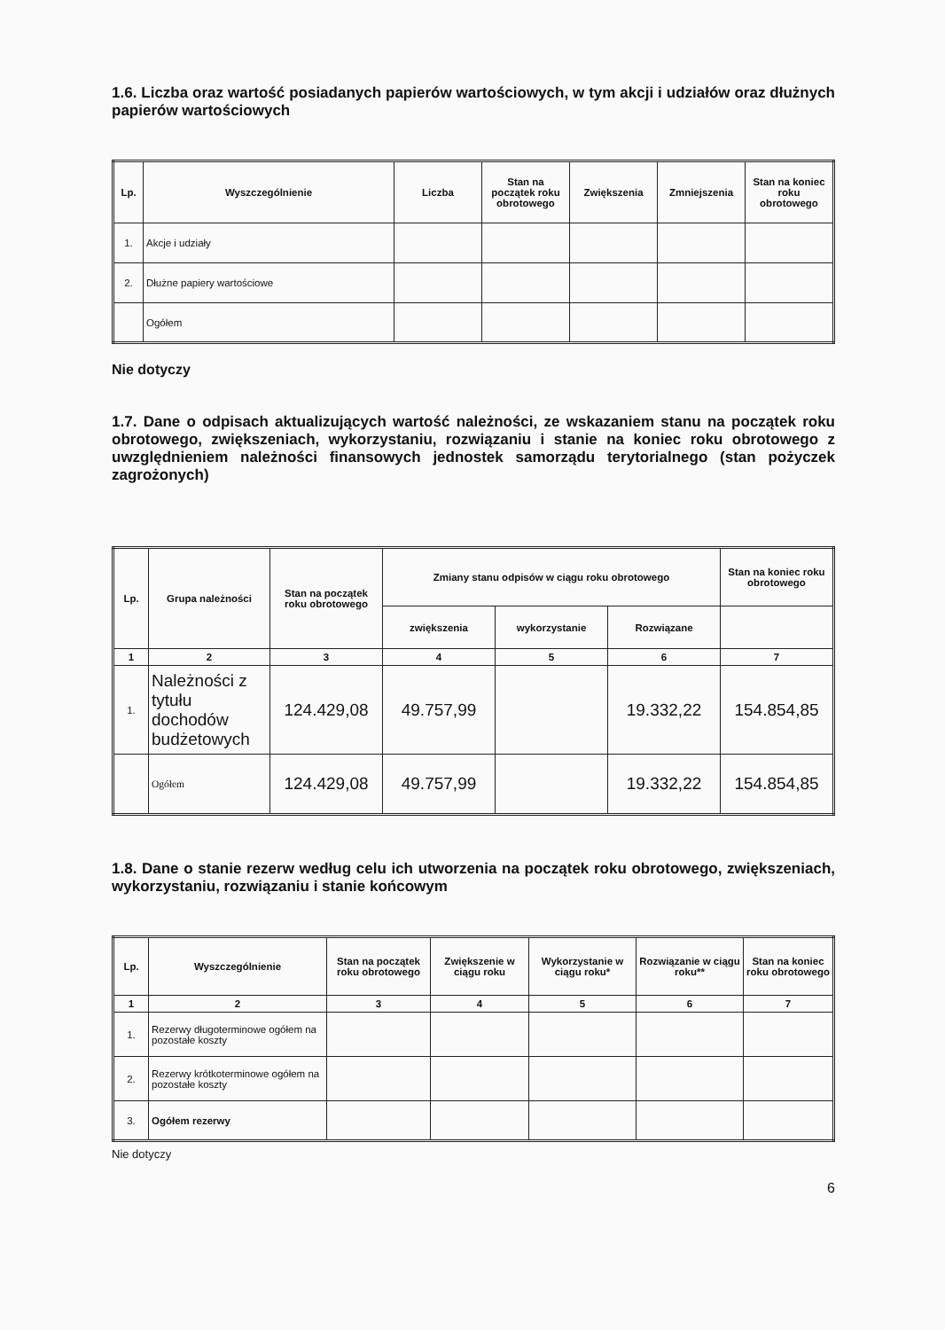1.6. Liczba oraz wartość posiadanych papierów wartościowych, w tym akcji i udziałów oraz dłużnych papierów wartościowych
| Lp. | Wyszczególnienie | Liczba | Stan na początek roku obrotowego | Zwiększenia | Zmniejszenia | Stan na koniec roku obrotowego |
| --- | --- | --- | --- | --- | --- | --- |
| 1. | Akcje i udziały | | | | | |
| 2. | Dłużne papiery wartościowe | | | | | |
| | Ogółem | | | | | |
Nie dotyczy
1.7. Dane o odpisach aktualizujących wartość należności, ze wskazaniem stanu na początek roku obrotowego, zwiększeniach, wykorzystaniu, rozwiązaniu i stanie na koniec roku obrotowego z uwzględnieniem należności finansowych jednostek samorządu terytorialnego (stan pożyczek zagrożonych)
| Lp. | Grupa należności | Stan na początek roku obrotowego | Zmiany stanu odpisów w ciągu roku obrotowego | | | Stan na koniec roku obrotowego |
| --- | --- | --- | --- | --- | --- | --- |
| | | | zwiększenia | wykorzystanie | Rozwiązane | |
| 1 | 2 | 3 | 4 | 5 | 6 | 7 |
| 1. | Należności z tytułu dochodów budżetowych | 124.429,08 | 49.757,99 | | 19.332,22 | 154.854,85 |
| | Ogółem | 124.429,08 | 49.757,99 | | 19.332,22 | 154.854,85 |
1.8. Dane o stanie rezerw według celu ich utworzenia na początek roku obrotowego, zwiększeniach, wykorzystaniu, rozwiązaniu i stanie końcowym
| Lp. | Wyszczególnienie | Stan na początek roku obrotowego | Zwiększenie w ciągu roku | Wykorzystanie w ciągu roku* | Rozwiązanie w ciągu roku** | Stan na koniec roku obrotowego |
| --- | --- | --- | --- | --- | --- | --- |
| 1 | 2 | 3 | 4 | 5 | 6 | 7 |
| 1. | Rezerwy długoterminowe ogółem na pozostałe koszty | | | | | |
| 2. | Rezerwy krótkoterminowe ogółem na pozostałe koszty | | | | | |
| 3. | Ogółem rezerwy | | | | | |
Nie dotyczy
6